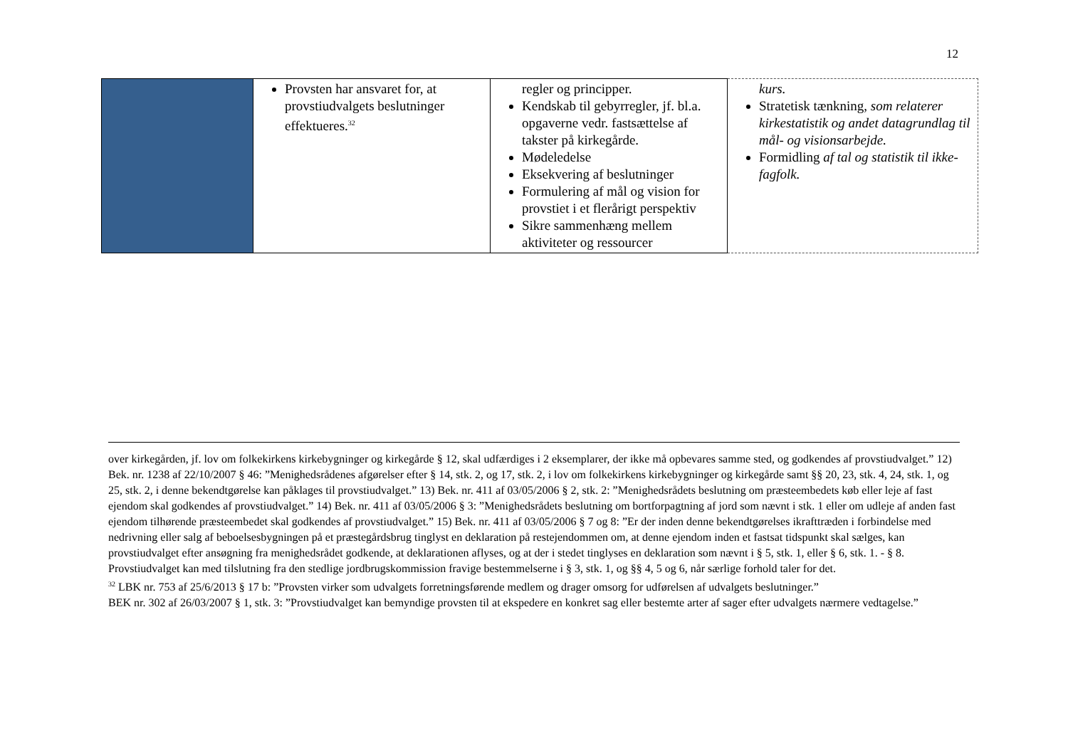12
| | Provsten har ansvaret for, at provstiudvalgets beslutninger effektueres.<sup>32</sup> | regler og principper. Kendskab til gebyrregler, jf. bl.a. opgaverne vedr. fastsættelse af takster på kirkegårde. Mødeledelse Eksekvering af beslutninger Formulering af mål og vision for provstiet i et flerårigt perspektiv Sikre sammenhæng mellem aktiviteter og ressourcer | kurs. Stratetisk tænkning, som relaterer kirkestatistik og andet datagrundlag til mål- og visionsarbejde. Formidling af tal og statistik til ikke-fagfolk. |
over kirkegården, jf. lov om folkekirkens kirkebygninger og kirkegårde § 12, skal udfærdiges i 2 eksemplarer, der ikke må opbevares samme sted, og godkendes af provstiudvalget.” 12) Bek. nr. 1238 af 22/10/2007 § 46: ”Menighedsrådenes afgørelser efter § 14, stk. 2, og 17, stk. 2, i lov om folkekirkens kirkebygninger og kirkegårde samt §§ 20, 23, stk. 4, 24, stk. 1, og 25, stk. 2, i denne bekendtgørelse kan påklages til provstiudvalget.” 13) Bek. nr. 411 af 03/05/2006 § 2, stk. 2: ”Menighedsrådets beslutning om præsteembedets køb eller leje af fast ejendom skal godkendes af provstiudvalget.” 14) Bek. nr. 411 af 03/05/2006 § 3: ”Menighedsrådets beslutning om bortforpagtning af jord som nævnt i stk. 1 eller om udleje af anden fast ejendom tilhørende præsteembedet skal godkendes af provstiudvalget.” 15) Bek. nr. 411 af 03/05/2006 § 7 og 8: ”Er der inden denne bekendtgørelses ikrafttræden i forbindelse med nedrivning eller salg af beboelsesbygningen på et præstegårdsbrug tinglyst en deklaration på restejendommen om, at denne ejendom inden et fastsat tidspunkt skal sælges, kan provstiudvalget efter ansøgning fra menighedsrådet godkende, at deklarationen aflyses, og at der i stedet tinglyses en deklaration som nævnt i § 5, stk. 1, eller § 6, stk. 1. - § 8. Provstiudvalget kan med tilslutning fra den stedlige jordbrugskommission fravige bestemmelserne i § 3, stk. 1, og §§ 4, 5 og 6, når særlige forhold taler for det.
<sup>32</sup> LBK nr. 753 af 25/6/2013 § 17 b: ”Provsten virker som udvalgets forretningsførende medlem og drager omsorg for udførelsen af udvalgets beslutninger.”
BEK nr. 302 af 26/03/2007 § 1, stk. 3: ”Provstiudvalget kan bemyndige provsten til at ekspedere en konkret sag eller bestemte arter af sager efter udvalgets nærmere vedtagelse.”